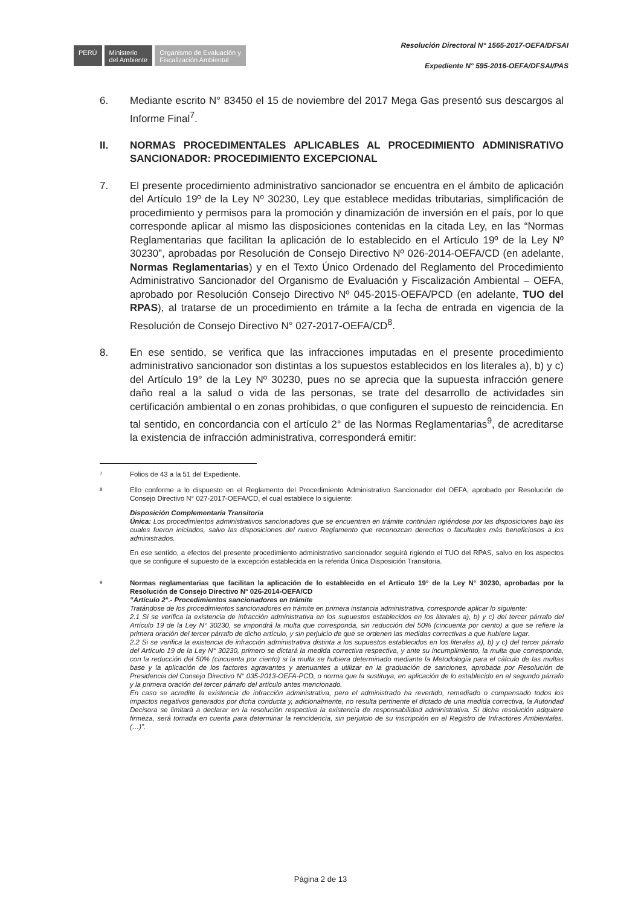PERÚ
Ministerio
del Ambiente
Organismo de Evaluación y
Fiscalización Ambiental
Resolución Directoral N° 1565-2017-OEFA/DFSAI
Expediente N° 595-2016-OEFA/DFSAI/PAS
6. Mediante escrito N° 83450 el 15 de noviembre del 2017 Mega Gas presentó sus descargos al Informe Final<sup>7</sup>.
II. NORMAS PROCEDIMENTALES APLICABLES AL PROCEDIMIENTO ADMINISRATIVO SANCIONADOR: PROCEDIMIENTO EXCEPCIONAL
7. El presente procedimiento administrativo sancionador se encuentra en el ámbito de aplicación del Artículo 19º de la Ley Nº 30230, Ley que establece medidas tributarias, simplificación de procedimiento y permisos para la promoción y dinamización de inversión en el país, por lo que corresponde aplicar al mismo las disposiciones contenidas en la citada Ley, en las “Normas Reglamentarias que facilitan la aplicación de lo establecido en el Artículo 19º de la Ley Nº 30230”, aprobadas por Resolución de Consejo Directivo Nº 026-2014-OEFA/CD (en adelante, Normas Reglamentarias) y en el Texto Único Ordenado del Reglamento del Procedimiento Administrativo Sancionador del Organismo de Evaluación y Fiscalización Ambiental – OEFA, aprobado por Resolución Consejo Directivo Nº 045-2015-OEFA/PCD (en adelante, TUO del RPAS), al tratarse de un procedimiento en trámite a la fecha de entrada en vigencia de la Resolución de Consejo Directivo N° 027-2017-OEFA/CD<sup>8</sup>.
8. En ese sentido, se verifica que las infracciones imputadas en el presente procedimiento administrativo sancionador son distintas a los supuestos establecidos en los literales a), b) y c) del Artículo 19° de la Ley Nº 30230, pues no se aprecia que la supuesta infracción genere daño real a la salud o vida de las personas, se trate del desarrollo de actividades sin certificación ambiental o en zonas prohibidas, o que configuren el supuesto de reincidencia. En tal sentido, en concordancia con el artículo 2° de las Normas Reglamentarias<sup>9</sup>, de acreditarse la existencia de infracción administrativa, corresponderá emitir:
7
Folios de 43 a la 51 del Expediente.
8
Ello conforme a lo dispuesto en el Reglamento del Procedimiento Administrativo Sancionador del OEFA, aprobado por Resolución de Consejo Directivo N° 027-2017-OEFA/CD, el cual establece lo siguiente:
Disposición Complementaria Transitoria
Única: Los procedimientos administrativos sancionadores que se encuentren en trámite continúan rigiéndose por las disposiciones bajo las cuales fueron iniciados, salvo las disposiciones del nuevo Reglamento que reconozcan derechos o facultades más beneficiosos a los administrados.
En ese sentido, a efectos del presente procedimiento administrativo sancionador seguirá rigiendo el TUO del RPAS, salvo en los aspectos que se configure el supuesto de la excepción establecida en la referida Única Disposición Transitoria.
9
Normas reglamentarias que facilitan la aplicación de lo establecido en el Artículo 19° de la Ley N° 30230, aprobadas por la Resolución de Consejo Directivo N° 026-2014-OEFA/CD
“Artículo 2°.- Procedimientos sancionadores en trámite
Tratándose de los procedimientos sancionadores en trámite en primera instancia administrativa, corresponde aplicar lo siguiente:
2.1 Si se verifica la existencia de infracción administrativa en los supuestos establecidos en los literales a), b) y c) del tercer párrafo del Artículo 19 de la Ley N° 30230, se impondrá la multa que corresponda, sin reducción del 50% (cincuenta por ciento) a que se refiere la primera oración del tercer párrafo de dicho artículo, y sin perjuicio de que se ordenen las medidas correctivas a que hubiere lugar.
2.2 Si se verifica la existencia de infracción administrativa distinta a los supuestos establecidos en los literales a), b) y c) del tercer párrafo del Artículo 19 de la Ley N° 30230, primero se dictará la medida correctiva respectiva, y ante su incumplimiento, la multa que corresponda, con la reducción del 50% (cincuenta por ciento) si la multa se hubiera determinado mediante la Metodología para el cálculo de las multas base y la aplicación de los factores agravantes y atenuantes a utilizar en la graduación de sanciones, aprobada por Resolución de Presidencia del Consejo Directivo N° 035-2013-OEFA-PCD, o norma que la sustituya, en aplicación de lo establecido en el segundo párrafo y la primera oración del tercer párrafo del artículo antes mencionado.
En caso se acredite la existencia de infracción administrativa, pero el administrado ha revertido, remediado o compensado todos los impactos negativos generados por dicha conducta y, adicionalmente, no resulta pertinente el dictado de una medida correctiva, la Autoridad Decisora se limitará a declarar en la resolución respectiva la existencia de responsabilidad administrativa. Si dicha resolución adquiere firmeza, será tomada en cuenta para determinar la reincidencia, sin perjuicio de su inscripción en el Registro de Infractores Ambientales. (…)”.
Página 2 de 13